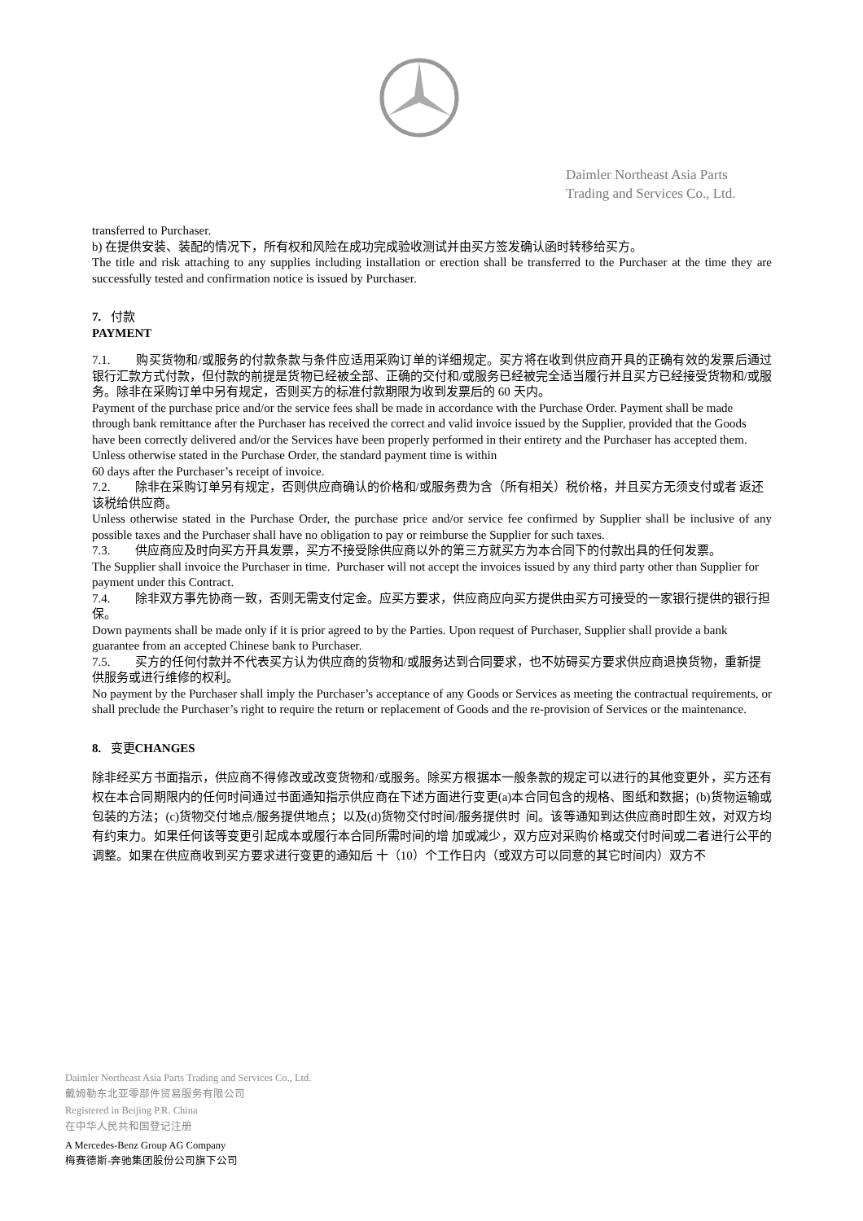Daimler Northeast Asia Parts
Trading and Services Co., Ltd.
transferred to Purchaser.
b) 在提供安装、装配的情况下，所有权和风险在成功完成验收测试并由买方签发确认函时转移给买方。
The title and risk attaching to any supplies including installation or erection shall be transferred to the Purchaser at the time they are successfully tested and confirmation notice is issued by Purchaser.
7. 付款
PAYMENT
7.1. 购买货物和/或服务的付款条款与条件应适用采购订单的详细规定。买方将在收到供应商开具的正确有效的发票后通过银行汇款方式付款，但付款的前提是货物已经被全部、正确的交付和/或服务已经被完全适当履行并且买方已经接受货物和/或服务。除非在采购订单中另有规定，否则买方的标准付款期限为收到发票后的 60 天内。
Payment of the purchase price and/or the service fees shall be made in accordance with the Purchase Order. Payment shall be made through bank remittance after the Purchaser has received the correct and valid invoice issued by the Supplier, provided that the Goods have been correctly delivered and/or the Services have been properly performed in their entirety and the Purchaser has accepted them. Unless otherwise stated in the Purchase Order, the standard payment time is within
60 days after the Purchaser’s receipt of invoice.
7.2. 除非在采购订单另有规定，否则供应商确认的价格和/或服务费为含（所有相关）税价格，并且买方无须支付或者 返还该税给供应商。
Unless otherwise stated in the Purchase Order, the purchase price and/or service fee confirmed by Supplier shall be inclusive of any possible taxes and the Purchaser shall have no obligation to pay or reimburse the Supplier for such taxes.
7.3. 供应商应及时向买方开具发票，买方不接受除供应商以外的第三方就买方为本合同下的付款出具的任何发票。
The Supplier shall invoice the Purchaser in time. Purchaser will not accept the invoices issued by any third party other than Supplier for payment under this Contract.
7.4. 除非双方事先协商一致，否则无需支付定金。应买方要求，供应商应向买方提供由买方可接受的一家银行提供的银行担保。
Down payments shall be made only if it is prior agreed to by the Parties. Upon request of Purchaser, Supplier shall provide a bank guarantee from an accepted Chinese bank to Purchaser.
7.5. 买方的任何付款并不代表买方认为供应商的货物和/或服务达到合同要求，也不妨碍买方要求供应商退换货物，重新提供服务或进行维修的权利。
No payment by the Purchaser shall imply the Purchaser’s acceptance of any Goods or Services as meeting the contractual requirements, or shall preclude the Purchaser’s right to require the return or replacement of Goods and the re-provision of Services or the maintenance.
8. 变更CHANGES
除非经买方书面指示，供应商不得修改或改变货物和/或服务。除买方根据本一般条款的规定可以进行的其他变更外，买方还有权在本合同期限内的任何时间通过书面通知指示供应商在下述方面进行变更(a)本合同包含的规格、图纸和数据；(b)货物运输或包装的方法；(c)货物交付地点/服务提供地点；以及(d)货物交付时间/服务提供时 间。该等通知到达供应商时即生效，对双方均有约束力。如果任何该等变更引起成本或履行本合同所需时间的增 加或减少，双方应对采购价格或交付时间或二者进行公平的调整。如果在供应商收到买方要求进行变更的通知后 十（10）个工作日内（或双方可以同意的其它时间内）双方不
Daimler Northeast Asia Parts Trading and Services Co., Ltd.
戴姆勒东北亚零部件贸易服务有限公司
Registered in Beijing P.R. China
在中华人民共和国登记注册
A Mercedes-Benz Group AG Company
梅赛德斯-奔驰集团股份公司旗下公司